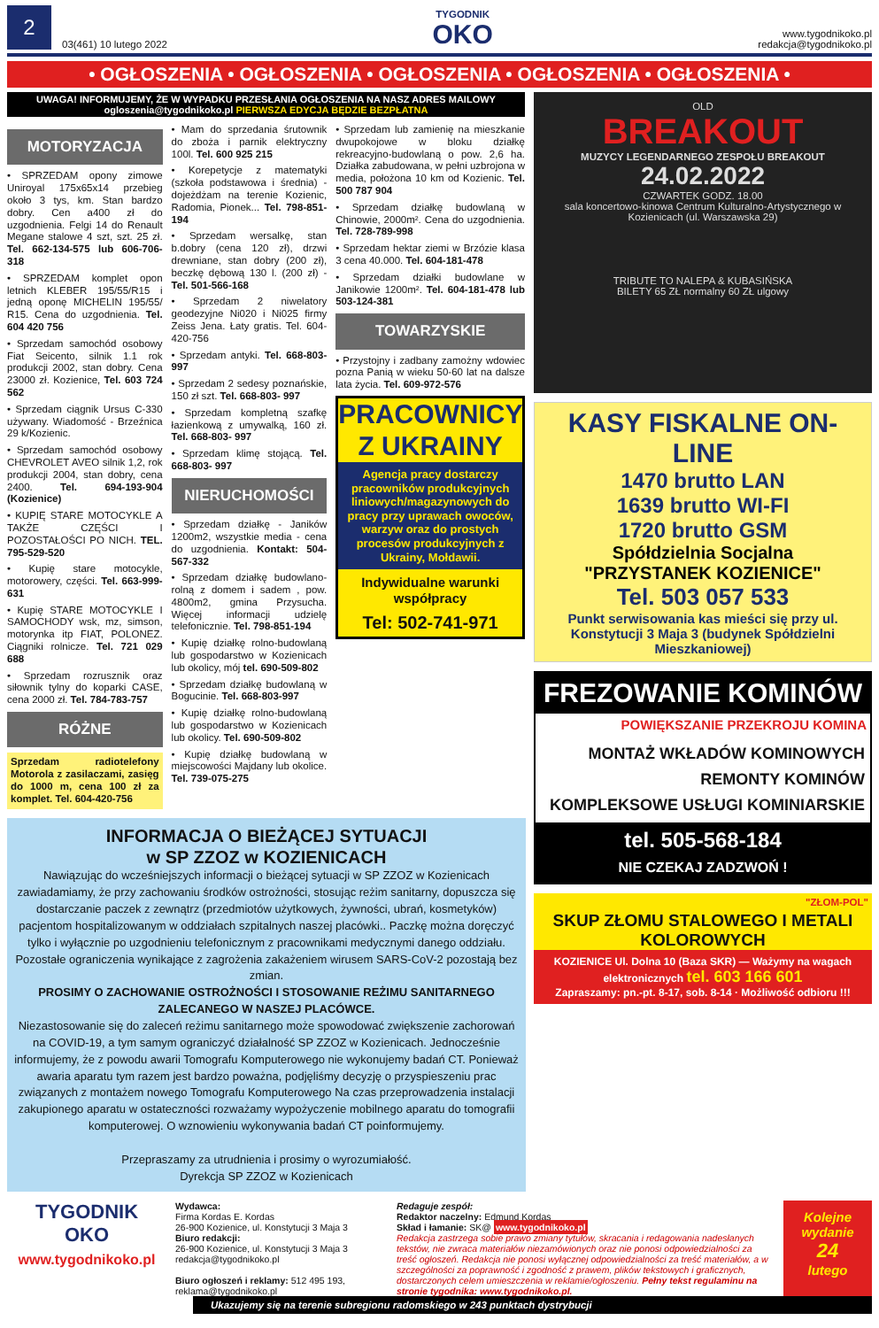2
03(461) 10 lutego 2022
TYGODNIK
OKO
www.tygodnikoko.pl
redakcja@tygodnikoko.pl
• OGŁOSZENIA • OGŁOSZENIA • OGŁOSZENIA • OGŁOSZENIA • OGŁOSZENIA •
UWAGA! INFORMUJEMY, ŻE W WYPADKU PRZESŁANIA OGŁOSZENIA NA NASZ ADRES MAILOWY ogloszenia@tygodnikoko.pl PIERWSZA EDYCJA BĘDZIE BEZPŁATNA
MOTORYZACJA
• SPRZEDAM opony zimowe Uniroyal 175x65x14 przebieg około 3 tys, km. Stan bardzo dobry. Cen a400 zł do uzgodnienia. Felgi 14 do Renault Megane stalowe 4 szt, szt. 25 zł. Tel. 662-134-575 lub 606-706-318
• SPRZEDAM komplet opon letnich KLEBER 195/55/R15 i jedną oponę MICHELIN 195/55/ R15. Cena do uzgodnienia. Tel. 604 420 756
• Sprzedam samochód osobowy Fiat Seicento, silnik 1.1 rok produkcji 2002, stan dobry. Cena 23000 zł. Kozienice, Tel. 603 724 562
• Sprzedam ciągnik Ursus C-330 używany. Wiadomość - Brzeźnica 29 k/Kozienic.
• Sprzedam samochód osobowy CHEVROLET AVEO silnik 1,2, rok produkcji 2004, stan dobry, cena 2400. Tel. 694-193-904 (Kozienice)
• KUPIĘ STARE MOTOCYKLE A TAKŻE CZĘŚCI I POZOSTAŁOŚCI PO NICH. TEL. 795-529-520
• Kupię stare motocykle, motorowery, części. Tel. 663-999-631
• Kupię STARE MOTOCYKLE I SAMOCHODY wsk, mz, simson, motorynka itp FIAT, POLONEZ. Ciągniki rolnicze. Tel. 721 029 688
• Sprzedam rozrusznik oraz siłownik tylny do koparki CASE, cena 2000 zł. Tel. 784-783-757
RÓŻNE
Sprzedam radiotelefony Motorola z zasilaczami, zasięg do 1000 m, cena 100 zł za komplet. Tel. 604-420-756
• Mam do sprzedania śrutownik do zboża i parnik elektryczny 100l. Tel. 600 925 215
• Korepetycje z matematyki (szkoła podstawowa i średnia) - dojeżdżam na terenie Kozienic, Radomia, Pionek... Tel. 798-851-194
• Sprzedam wersalkę, stan b.dobry (cena 120 zł), drzwi drewniane, stan dobry (200 zł), beczkę dębową 130 l. (200 zł) - Tel. 501-566-168
• Sprzedam 2 niwelatory geodezyjne Ni020 i Ni025 firmy Zeiss Jena. Łaty gratis. Tel. 604-420-756
• Sprzedam antyki. Tel. 668-803-997
• Sprzedam 2 sedesy poznańskie, 150 zł szt. Tel. 668-803- 997
• Sprzedam kompletną szafkę łazienkową z umywalką, 160 zł. Tel. 668-803- 997
• Sprzedam klimę stojącą. Tel. 668-803- 997
NIERUCHOMOŚCI
• Sprzedam działkę - Janików 1200m2, wszystkie media - cena do uzgodnienia. Kontakt: 504-567-332
• Sprzedam działkę budowlano-rolną z domem i sadem , pow. 4800m2, gmina Przysucha. Więcej informacji udzielę telefonicznie. Tel. 798-851-194
• Kupię działkę rolno-budowlaną lub gospodarstwo w Kozienicach lub okolicy, mój tel. 690-509-802
• Sprzedam działkę budowlaną w Bogucinie. Tel. 668-803-997
• Kupię działkę rolno-budowlaną lub gospodarstwo w Kozienicach lub okolicy. Tel. 690-509-802
• Kupię działkę budowlaną w miejscowości Majdany lub okolice. Tel. 739-075-275
• Sprzedam lub zamienię na mieszkanie dwupokojowe w bloku działkę rekreacyjno-budowlaną o pow. 2,6 ha. Działka zabudowana, w pełni uzbrojona w media, położona 10 km od Kozienic. Tel. 500 787 904
• Sprzedam działkę budowlaną w Chinowie, 2000m². Cena do uzgodnienia. Tel. 728-789-998
• Sprzedam hektar ziemi w Brzózie klasa 3 cena 40.000. Tel. 604-181-478
• Sprzedam działki budowlane w Janikowie 1200m². Tel. 604-181-478 lub 503-124-381
TOWARZYSKIE
• Przystojny i zadbany zamożny wdowiec pozna Panią w wieku 50-60 lat na dalsze lata życia. Tel. 609-972-576
PRACOWNICY Z UKRAINY
Agencja pracy dostarczy pracowników produkcyjnych liniowych/magazynowych do pracy przy uprawach owoców, warzyw oraz do prostych procesów produkcyjnych z Ukrainy, Mołdawii.
Indywidualne warunki współpracy
Tel: 502-741-971
OLD
BREAKOUT
MUZYCY LEGENDARNEGO ZESPOŁU BREAKOUT
24.02.2022
CZWARTEK GODZ. 18.00
sala koncertowo-kinowa Centrum Kulturalno-Artystycznego w Kozienicach (ul. Warszawska 29)
TRIBUTE TO NALEPA & KUBASIŃSKA
BILETY 65 ZŁ normalny 60 ZŁ ulgowy
KASY FISKALNE ON-LINE
1470 brutto LAN
1639 brutto WI-FI
1720 brutto GSM
Spółdzielnia Socjalna
"PRZYSTANEK KOZIENICE"
Tel. 503 057 533
Punkt serwisowania kas mieści się przy ul. Konstytucji 3 Maja 3 (budynek Spółdzielni Mieszkaniowej)
FREZOWANIE KOMINÓW
POWIĘKSZANIE PRZEKROJU KOMINA
MONTAŻ WKŁADÓW KOMINOWYCH
REMONTY KOMINÓW
KOMPLEKSOWE USŁUGI KOMINIARSKIE
tel. 505-568-184
NIE CZEKAJ ZADZWOŃ !
"ZŁOM-POL"
SKUP ZŁOMU STALOWEGO I METALI KOLOROWYCH
KOZIENICE Ul. Dolna 10 (Baza SKR) — Ważymy na wagach elektronicznych tel. 603 166 601
Zapraszamy: pn.-pt. 8-17, sob. 8-14 · Możliwość odbioru !!!
INFORMACJA O BIEŻĄCEJ SYTUACJI
w SP ZZOZ w KOZIENICACH
Nawiązując do wcześniejszych informacji o bieżącej sytuacji w SP ZZOZ w Kozienicach zawiadamiamy, że przy zachowaniu środków ostrożności, stosując reżim sanitarny, dopuszcza się dostarczanie paczek z zewnątrz (przedmiotów użytkowych, żywności, ubrań, kosmetyków) pacjentom hospitalizowanym w oddziałach szpitalnych naszej placówki.. Paczkę można doręczyć tylko i wyłącznie po uzgodnieniu telefonicznym z pracownikami medycznymi danego oddziału. Pozostałe ograniczenia wynikające z zagrożenia zakażeniem wirusem SARS-CoV-2 pozostają bez zmian.
PROSIMY O ZACHOWANIE OSTROŻNOŚCI I STOSOWANIE REŻIMU SANITARNEGO ZALECANEGO W NASZEJ PLACÓWCE.
Niezastosowanie się do zaleceń reżimu sanitarnego może spowodować zwiększenie zachorowań na COVID-19, a tym samym ograniczyć działalność SP ZZOZ w Kozienicach. Jednocześnie informujemy, że z powodu awarii Tomografu Komputerowego nie wykonujemy badań CT. Ponieważ awaria aparatu tym razem jest bardzo poważna, podjęliśmy decyzję o przyspieszeniu prac związanych z montażem nowego Tomografu Komputerowego Na czas przeprowadzenia instalacji zakupionego aparatu w ostateczności rozważamy wypożyczenie mobilnego aparatu do tomografii komputerowej. O wznowieniu wykonywania badań CT poinformujemy.
Przepraszamy za utrudnienia i prosimy o wyrozumiałość.
Dyrekcja SP ZZOZ w Kozienicach
TYGODNIK
OKO
www.tygodnikoko.pl
Wydawca:
Firma Kordas E. Kordas
26-900 Kozienice, ul. Konstytucji 3 Maja 3
Biuro redakcji:
26-900 Kozienice, ul. Konstytucji 3 Maja 3
redakcja@tygodnikoko.pl
Biuro ogłoszeń i reklamy: 512 495 193,
reklama@tygodnikoko.pl
Redaguje zespół:
Redaktor naczelny: Edmund Kordas
Skład i łamanie: SK@ www.tygodnikoko.pl
Redakcja zastrzega sobie prawo zmiany tytułów, skracania i redagowania nadesłanych tekstów, nie zwraca materiałów niezamówionych oraz nie ponosi odpowiedzialności za treść ogłoszeń. Redakcja nie ponosi wyłącznej odpowiedzialności za treść materiałów, a w szczególności za poprawność i zgodność z prawem, plików tekstowych i graficznych, dostarczonych celem umieszczenia w reklamie/ogłoszeniu. Pełny tekst regulaminu na stronie tygodnika: www.tygodnikoko.pl.
Kolejne wydanie
24
lutego
Ukazujemy się na terenie subregionu radomskiego w 243 punktach dystrybucji